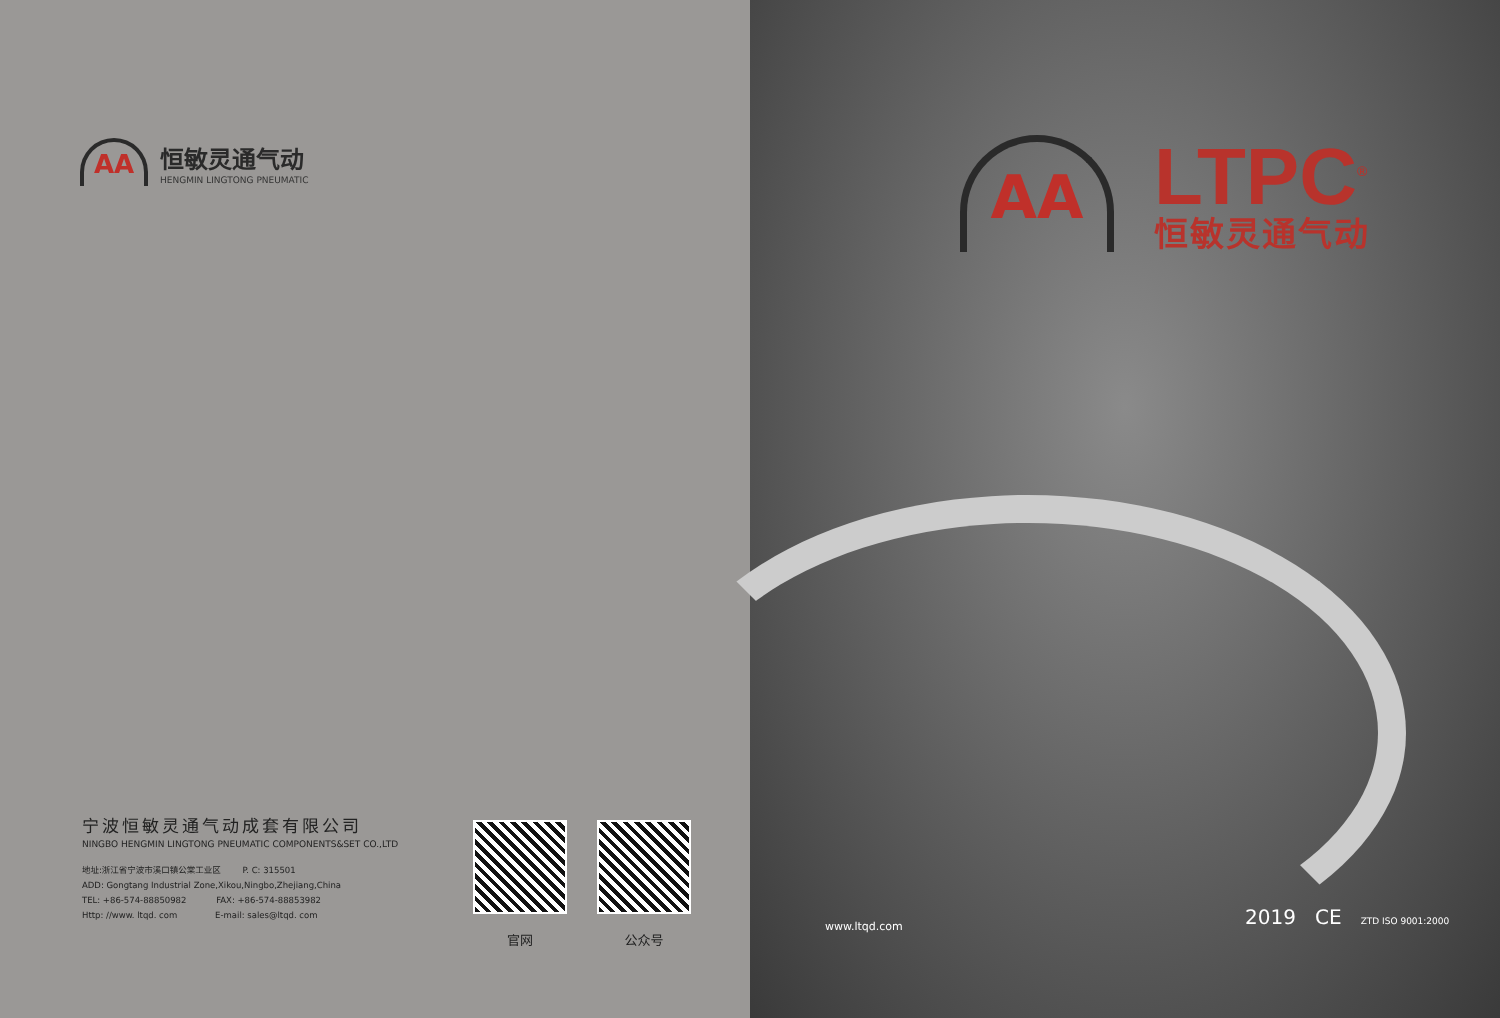AA
恒敏灵通气动
HENGMIN LINGTONG PNEUMATIC
宁波恒敏灵通气动成套有限公司
NINGBO HENGMIN LINGTONG PNEUMATIC COMPONENTS&SET CO.,LTD
地址:浙江省宁波市溪口镇公棠工业区 P. C: 315501
ADD: Gongtang Industrial Zone,Xikou,Ningbo,Zhejiang,China
TEL: +86-574-88850982 FAX: +86-574-88853982
Http: //www. ltqd. com E-mail: sales@ltqd. com
官网 公众号
AA
LTPC<sup>®</sup>
恒敏灵通气动
www.ltqd.com 2019 CE ZTD ISO 9001:2000